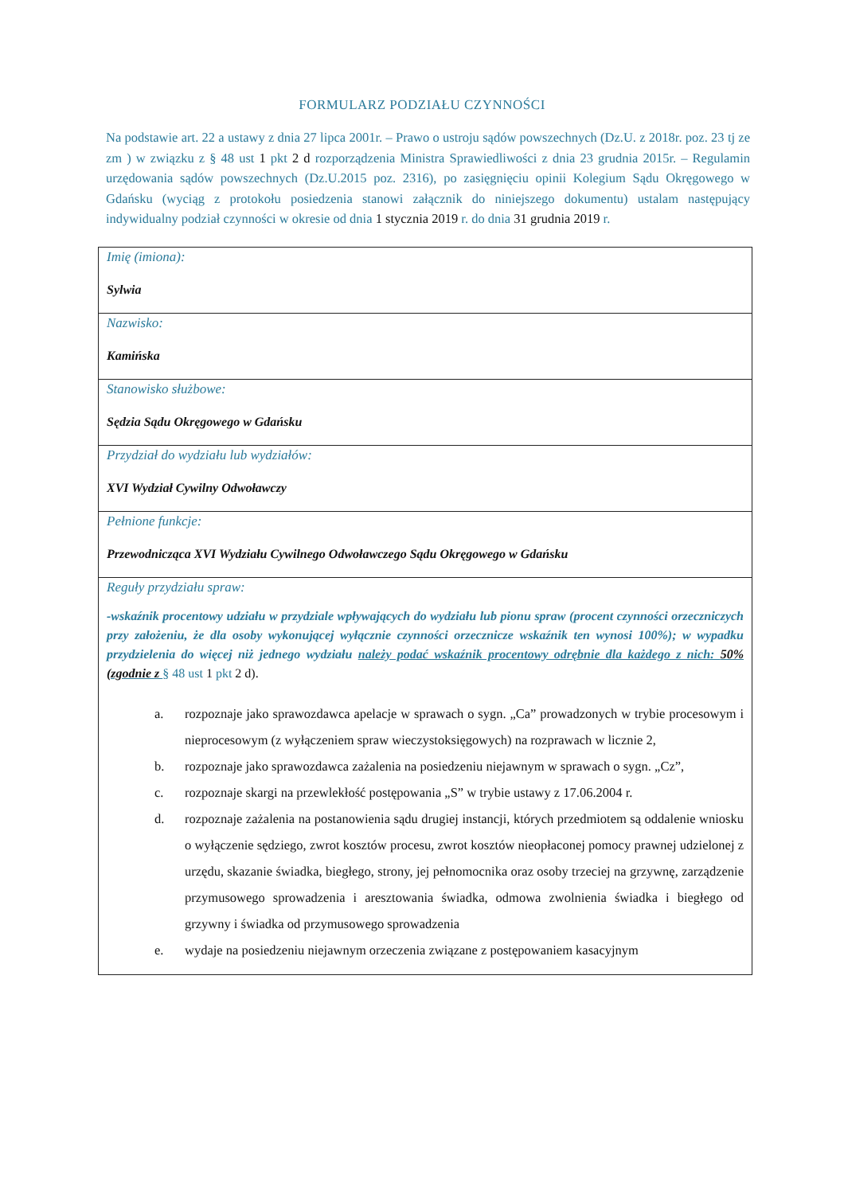FORMULARZ PODZIAŁU CZYNNOŚCI
Na podstawie art. 22 a ustawy z dnia 27 lipca 2001r. – Prawo o ustroju sądów powszechnych (Dz.U. z 2018r. poz. 23 tj ze zm ) w związku z § 48 ust 1 pkt 2 d rozporządzenia Ministra Sprawiedliwości z dnia 23 grudnia 2015r. – Regulamin urzędowania sądów powszechnych (Dz.U.2015 poz. 2316), po zasięgnięciu opinii Kolegium Sądu Okręgowego w Gdańsku (wyciąg z protokołu posiedzenia stanowi załącznik do niniejszego dokumentu) ustalam następujący indywidualny podział czynności w okresie od dnia 1 stycznia 2019 r. do dnia 31 grudnia 2019 r.
| Imię (imiona): Sylwia |
| Nazwisko: Kamińska |
| Stanowisko służbowe: Sędzia Sądu Okręgowego w Gdańsku |
| Przydział do wydziału lub wydziałów: XVI Wydział Cywilny Odwoławczy |
| Pełnione funkcje: Przewodnicząca XVI Wydziału Cywilnego Odwoławczego Sądu Okręgowego w Gdańsku |
| Reguły przydziału spraw: -wskaźnik procentowy udziału w przydziale wpływających do wydziału lub pionu spraw (procent czynności orzeczniczych przy założeniu, że dla osoby wykonującej wyłącznie czynności orzecznicze wskaźnik ten wynosi 100%); w wypadku przydzielenia do więcej niż jednego wydziału należy podać wskaźnik procentowy odrębnie dla każdego z nich: 50% (zgodnie z § 48 ust 1 pkt 2 d). a. rozpoznaje jako sprawozdawca apelacje w sprawach o sygn. „Ca” prowadzonych w trybie procesowym i nieprocesowym (z wyłączeniem spraw wieczystoksięgowych) na rozprawach w licznie 2, b. rozpoznaje jako sprawozdawca zażalenia na posiedzeniu niejawnym w sprawach o sygn. „Cz”, c. rozpoznaje skargi na przewlekłość postępowania „S” w trybie ustawy z 17.06.2004 r. d. rozpoznaje zażalenia na postanowienia sądu drugiej instancji, których przedmiotem są oddalenie wniosku o wyłączenie sędziego, zwrot kosztów procesu, zwrot kosztów nieopłaconej pomocy prawnej udzielonej z urzędu, skazanie świadka, biegłego, strony, jej pełnomocnika oraz osoby trzeciej na grzywnę, zarządzenie przymusowego sprowadzenia i aresztowania świadka, odmowa zwolnienia świadka i biegłego od grzywny i świadka od przymusowego sprowadzenia e. wydaje na posiedzeniu niejawnym orzeczenia związane z postępowaniem kasacyjnym |